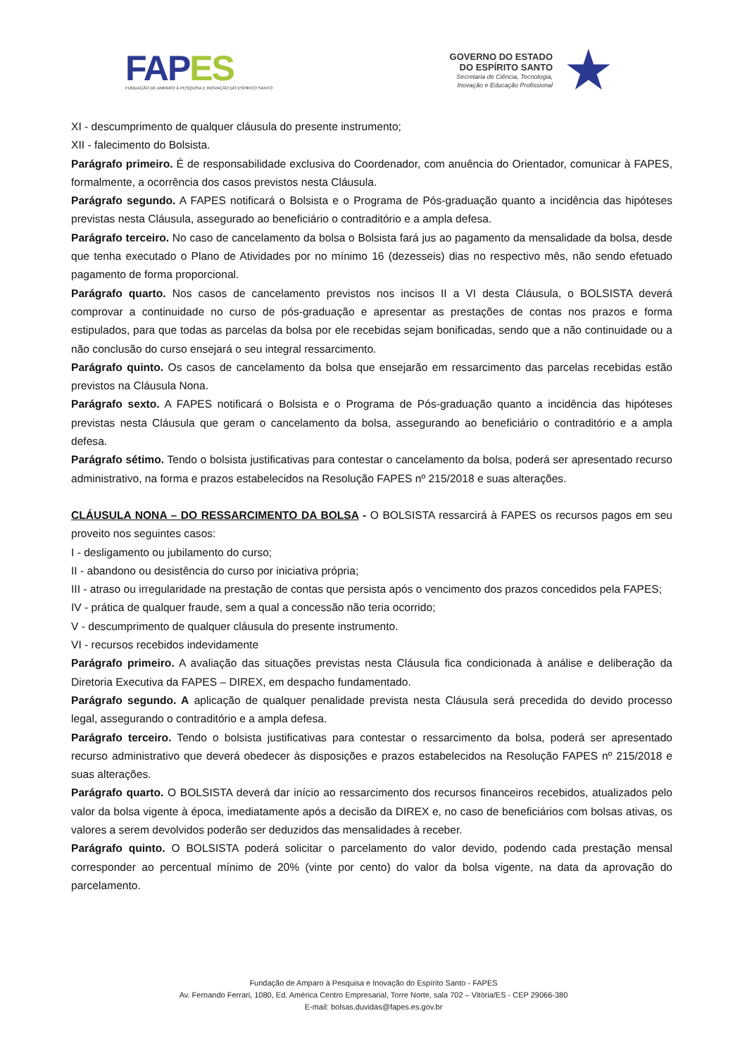FAPES
FUNDAÇÃO DE AMPARO À PESQUISA E INOVAÇÃO DO ESPÍRITO SANTO
GOVERNO DO ESTADO
DO ESPÍRITO SANTO
Secretaria de Ciência, Tecnologia,
Inovação e Educação Profissional
★
XI - descumprimento de qualquer cláusula do presente instrumento;
XII - falecimento do Bolsista.
Parágrafo primeiro. É de responsabilidade exclusiva do Coordenador, com anuência do Orientador, comunicar à FAPES, formalmente, a ocorrência dos casos previstos nesta Cláusula.
Parágrafo segundo. A FAPES notificará o Bolsista e o Programa de Pós-graduação quanto a incidência das hipóteses previstas nesta Cláusula, assegurado ao beneficiário o contraditório e a ampla defesa.
Parágrafo terceiro. No caso de cancelamento da bolsa o Bolsista fará jus ao pagamento da mensalidade da bolsa, desde que tenha executado o Plano de Atividades por no mínimo 16 (dezesseis) dias no respectivo mês, não sendo efetuado pagamento de forma proporcional.
Parágrafo quarto. Nos casos de cancelamento previstos nos incisos II a VI desta Cláusula, o BOLSISTA deverá comprovar a continuidade no curso de pós-graduação e apresentar as prestações de contas nos prazos e forma estipulados, para que todas as parcelas da bolsa por ele recebidas sejam bonificadas, sendo que a não continuidade ou a não conclusão do curso ensejará o seu integral ressarcimento.
Parágrafo quinto. Os casos de cancelamento da bolsa que ensejarão em ressarcimento das parcelas recebidas estão previstos na Cláusula Nona.
Parágrafo sexto. A FAPES notificará o Bolsista e o Programa de Pós-graduação quanto a incidência das hipóteses previstas nesta Cláusula que geram o cancelamento da bolsa, assegurando ao beneficiário o contraditório e a ampla defesa.
Parágrafo sétimo. Tendo o bolsista justificativas para contestar o cancelamento da bolsa, poderá ser apresentado recurso administrativo, na forma e prazos estabelecidos na Resolução FAPES nº 215/2018 e suas alterações.
CLÁUSULA NONA – DO RESSARCIMENTO DA BOLSA - O BOLSISTA ressarcirá à FAPES os recursos pagos em seu proveito nos seguintes casos:
I - desligamento ou jubilamento do curso;
II - abandono ou desistência do curso por iniciativa própria;
III - atraso ou irregularidade na prestação de contas que persista após o vencimento dos prazos concedidos pela FAPES;
IV - prática de qualquer fraude, sem a qual a concessão não teria ocorrido;
V - descumprimento de qualquer cláusula do presente instrumento.
VI - recursos recebidos indevidamente
Parágrafo primeiro. A avaliação das situações previstas nesta Cláusula fica condicionada à análise e deliberação da Diretoria Executiva da FAPES – DIREX, em despacho fundamentado.
Parágrafo segundo. A aplicação de qualquer penalidade prevista nesta Cláusula será precedida do devido processo legal, assegurando o contraditório e a ampla defesa.
Parágrafo terceiro. Tendo o bolsista justificativas para contestar o ressarcimento da bolsa, poderá ser apresentado recurso administrativo que deverá obedecer às disposições e prazos estabelecidos na Resolução FAPES nº 215/2018 e suas alterações.
Parágrafo quarto. O BOLSISTA deverá dar início ao ressarcimento dos recursos financeiros recebidos, atualizados pelo valor da bolsa vigente à época, imediatamente após a decisão da DIREX e, no caso de beneficiários com bolsas ativas, os valores a serem devolvidos poderão ser deduzidos das mensalidades à receber.
Parágrafo quinto. O BOLSISTA poderá solicitar o parcelamento do valor devido, podendo cada prestação mensal corresponder ao percentual mínimo de 20% (vinte por cento) do valor da bolsa vigente, na data da aprovação do parcelamento.
Fundação de Amparo à Pesquisa e Inovação do Espírito Santo - FAPES
Av. Fernando Ferrari, 1080, Ed. América Centro Empresarial, Torre Norte, sala 702 – Vitória/ES - CEP 29066-380
E-mail: bolsas.duvidas@fapes.es.gov.br